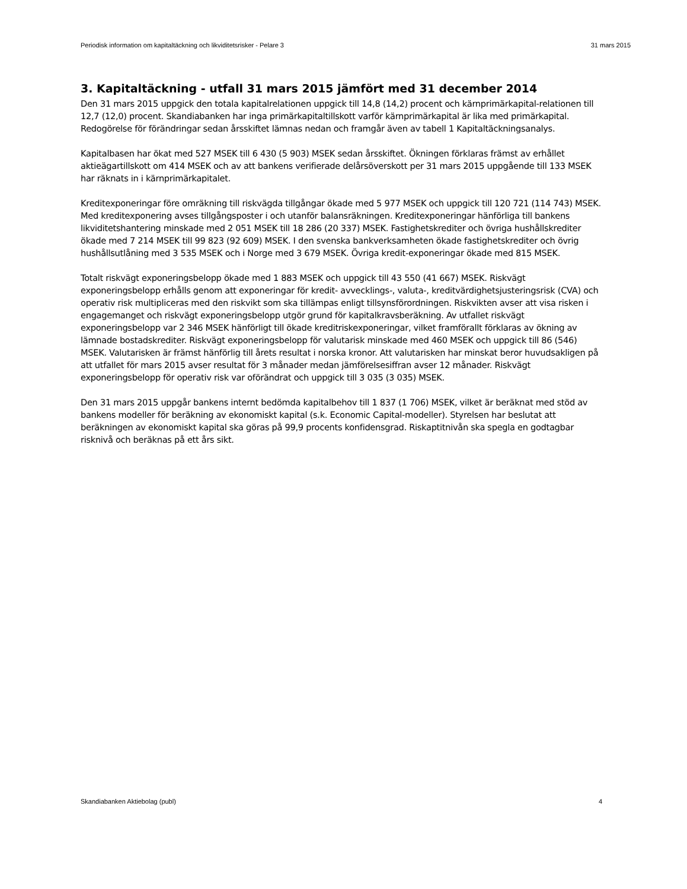Periodisk information om kapitaltäckning och likviditetsrisker - Pelare 3 31 mars 2015
3. Kapitaltäckning - utfall 31 mars 2015 jämfört med 31 december 2014
Den 31 mars 2015 uppgick den totala kapitalrelationen uppgick till 14,8 (14,2) procent och kärnprimärkapital-relationen till 12,7 (12,0) procent. Skandiabanken har inga primärkapitaltillskott varför kärnprimärkapital är lika med primärkapital. Redogörelse för förändringar sedan årsskiftet lämnas nedan och framgår även av tabell 1 Kapitaltäckningsanalys.
Kapitalbasen har ökat med 527 MSEK till 6 430 (5 903) MSEK sedan årsskiftet. Ökningen förklaras främst av erhållet aktieägartillskott om 414 MSEK och av att bankens verifierade delårsöverskott per 31 mars 2015 uppgående till 133 MSEK har räknats in i kärnprimärkapitalet.
Kreditexponeringar före omräkning till riskvägda tillgångar ökade med 5 977 MSEK och uppgick till 120 721 (114 743) MSEK. Med kreditexponering avses tillgångsposter i och utanför balansräkningen. Kreditexponeringar hänförliga till bankens likviditetshantering minskade med 2 051 MSEK till 18 286 (20 337) MSEK. Fastighetskrediter och övriga hushållskrediter ökade med 7 214 MSEK till 99 823 (92 609) MSEK. I den svenska bankverksamheten ökade fastighetskrediter och övrig hushållsutlåning med 3 535 MSEK och i Norge med 3 679 MSEK. Övriga kredit-exponeringar ökade med 815 MSEK.
Totalt riskvägt exponeringsbelopp ökade med 1 883 MSEK och uppgick till 43 550 (41 667) MSEK. Riskvägt exponeringsbelopp erhålls genom att exponeringar för kredit- avvecklings-, valuta-, kreditvärdighetsjusteringsrisk (CVA) och operativ risk multipliceras med den riskvikt som ska tillämpas enligt tillsynsförordningen. Riskvikten avser att visa risken i engagemanget och riskvägt exponeringsbelopp utgör grund för kapitalkravsberäkning. Av utfallet riskvägt exponeringsbelopp var 2 346 MSEK hänförligt till ökade kreditriskexponeringar, vilket framförallt förklaras av ökning av lämnade bostadskrediter. Riskvägt exponeringsbelopp för valutarisk minskade med 460 MSEK och uppgick till 86 (546) MSEK. Valutarisken är främst hänförlig till årets resultat i norska kronor. Att valutarisken har minskat beror huvudsakligen på att utfallet för mars 2015 avser resultat för 3 månader medan jämförelsesiffran avser 12 månader. Riskvägt exponeringsbelopp för operativ risk var oförändrat och uppgick till 3 035 (3 035) MSEK.
Den 31 mars 2015 uppgår bankens internt bedömda kapitalbehov till 1 837 (1 706) MSEK, vilket är beräknat med stöd av bankens modeller för beräkning av ekonomiskt kapital (s.k. Economic Capital-modeller). Styrelsen har beslutat att beräkningen av ekonomiskt kapital ska göras på 99,9 procents konfidensgrad. Riskaptitnivån ska spegla en godtagbar risknivå och beräknas på ett års sikt.
Skandiabanken Aktiebolag (publ) 4